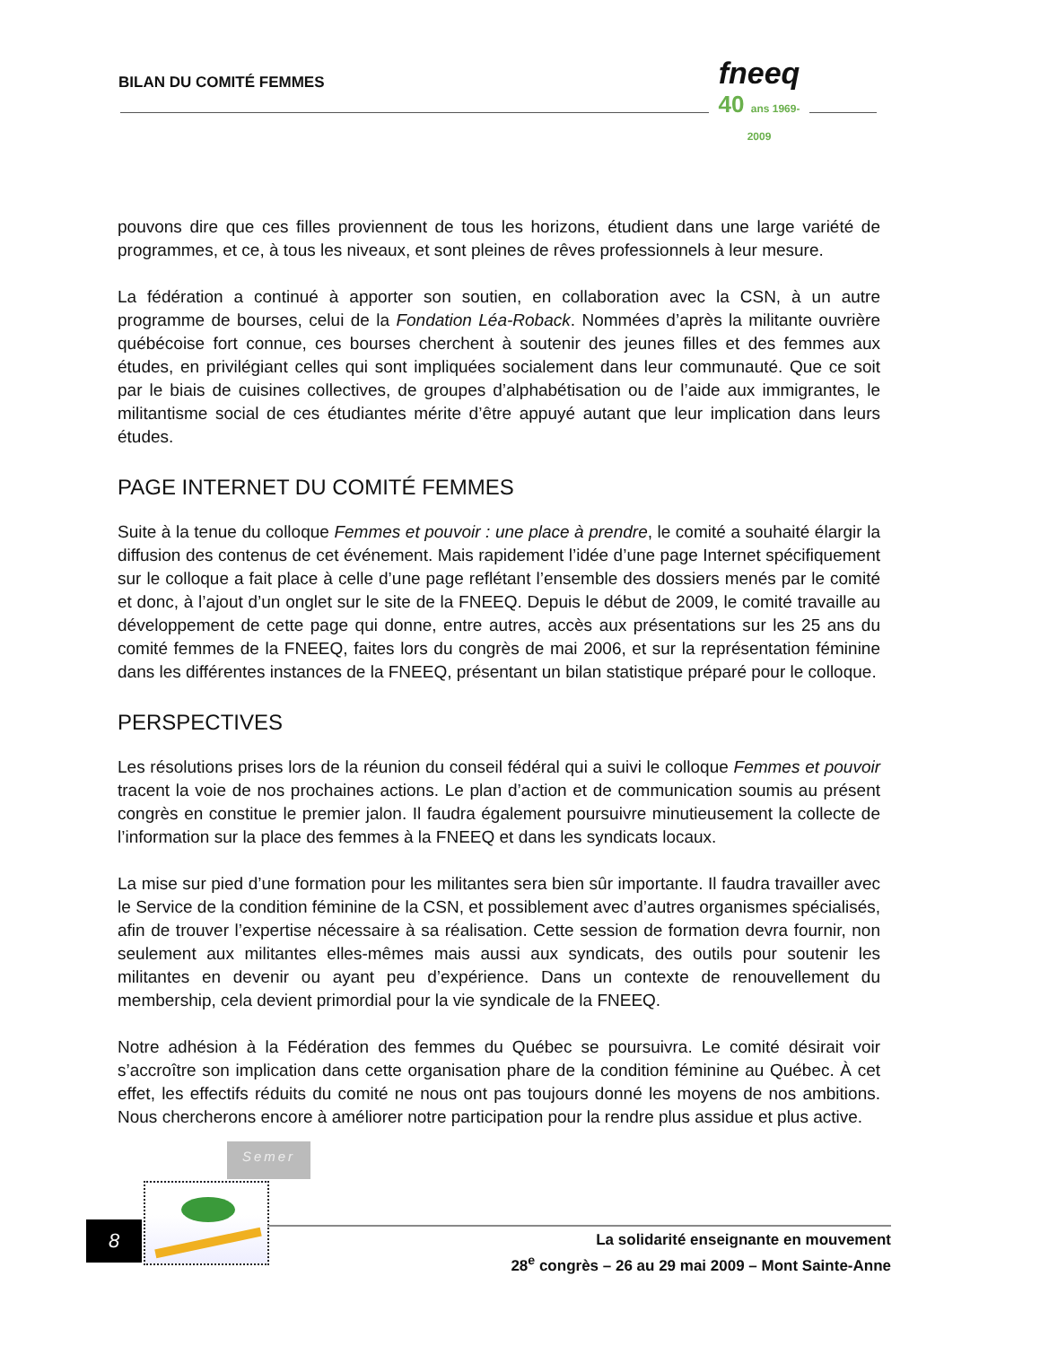BILAN DU COMITÉ FEMMES
fneeq
40 ans 1969-2009
pouvons dire que ces filles proviennent de tous les horizons, étudient dans une large variété de programmes, et ce, à tous les niveaux, et sont pleines de rêves professionnels à leur mesure.
La fédération a continué à apporter son soutien, en collaboration avec la CSN, à un autre programme de bourses, celui de la Fondation Léa-Roback. Nommées d’après la militante ouvrière québécoise fort connue, ces bourses cherchent à soutenir des jeunes filles et des femmes aux études, en privilégiant celles qui sont impliquées socialement dans leur communauté. Que ce soit par le biais de cuisines collectives, de groupes d’alphabétisation ou de l’aide aux immigrantes, le militantisme social de ces étudiantes mérite d’être appuyé autant que leur implication dans leurs études.
PAGE INTERNET DU COMITÉ FEMMES
Suite à la tenue du colloque Femmes et pouvoir : une place à prendre, le comité a souhaité élargir la diffusion des contenus de cet événement. Mais rapidement l’idée d’une page Internet spécifiquement sur le colloque a fait place à celle d’une page reflétant l’ensemble des dossiers menés par le comité et donc, à l’ajout d’un onglet sur le site de la FNEEQ. Depuis le début de 2009, le comité travaille au développement de cette page qui donne, entre autres, accès aux présentations sur les 25 ans du comité femmes de la FNEEQ, faites lors du congrès de mai 2006, et sur la représentation féminine dans les différentes instances de la FNEEQ, présentant un bilan statistique préparé pour le colloque.
PERSPECTIVES
Les résolutions prises lors de la réunion du conseil fédéral qui a suivi le colloque Femmes et pouvoir tracent la voie de nos prochaines actions. Le plan d’action et de communication soumis au présent congrès en constitue le premier jalon. Il faudra également poursuivre minutieusement la collecte de l’information sur la place des femmes à la FNEEQ et dans les syndicats locaux.
La mise sur pied d’une formation pour les militantes sera bien sûr importante. Il faudra travailler avec le Service de la condition féminine de la CSN, et possiblement avec d’autres organismes spécialisés, afin de trouver l’expertise nécessaire à sa réalisation. Cette session de formation devra fournir, non seulement aux militantes elles-mêmes mais aussi aux syndicats, des outils pour soutenir les militantes en devenir ou ayant peu d’expérience. Dans un contexte de renouvellement du membership, cela devient primordial pour la vie syndicale de la FNEEQ.
Notre adhésion à la Fédération des femmes du Québec se poursuivra. Le comité désirait voir s’accroître son implication dans cette organisation phare de la condition féminine au Québec. À cet effet, les effectifs réduits du comité ne nous ont pas toujours donné les moyens de nos ambitions. Nous chercherons encore à améliorer notre participation pour la rendre plus assidue et plus active.
Semer
8
La solidarité enseignante en mouvement
28<sup>e</sup> congrès – 26 au 29 mai 2009 – Mont Sainte-Anne